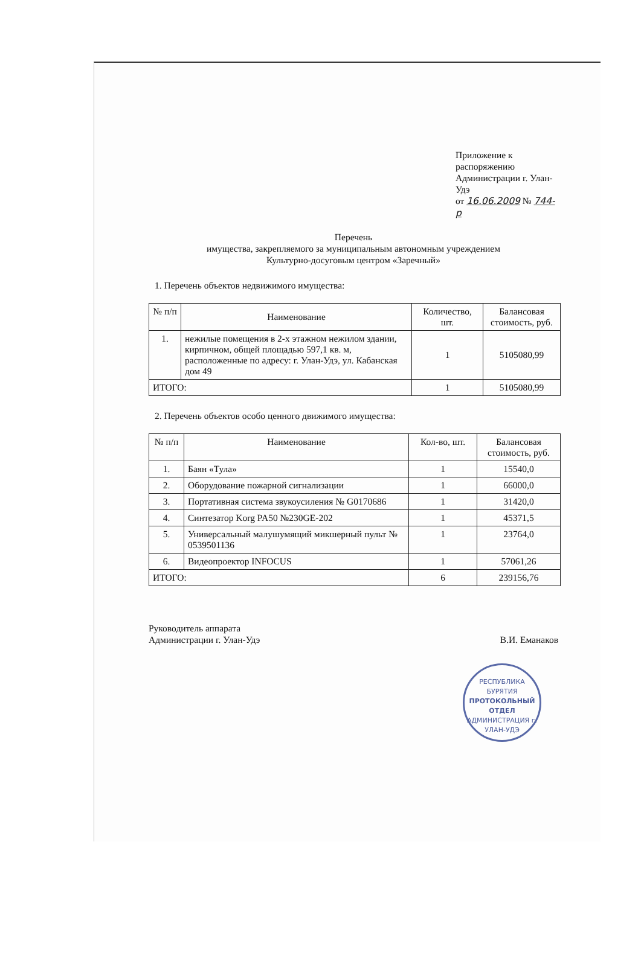Приложение к распоряжению
Администрации г. Улан-Удэ
от 16.06.2009 № 744-р
Перечень
имущества, закрепляемого за муниципальным автономным учреждением
Культурно-досуговым центром «Заречный»
1. Перечень объектов недвижимого имущества:
| № п/п | Наименование | Количество, шт. | Балансовая стоимость, руб. |
| --- | --- | --- | --- |
| 1. | нежилые помещения в 2-х этажном нежилом здании, кирпичном, общей площадью 597,1 кв. м, расположенные по адресу: г. Улан-Удэ, ул. Кабанская дом 49 | 1 | 5105080,99 |
| ИТОГО: | | 1 | 5105080,99 |
2. Перечень объектов особо ценного движимого имущества:
| № п/п | Наименование | Кол-во, шт. | Балансовая стоимость, руб. |
| --- | --- | --- | --- |
| 1. | Баян «Тула» | 1 | 15540,0 |
| 2. | Оборудование пожарной сигнализации | 1 | 66000,0 |
| 3. | Портативная система звукоусиления № G0170686 | 1 | 31420,0 |
| 4. | Синтезатор Korg PA50 №230GE-202 | 1 | 45371,5 |
| 5. | Универсальный малушумящий микшерный пульт № 0539501136 | 1 | 23764,0 |
| 6. | Видеопроектор INFOCUS | 1 | 57061,26 |
| ИТОГО: | | 6 | 239156,76 |
Руководитель аппарата
Администрации г. Улан-Удэ
В.И. Еманаков
РЕСПУБЛИКА БУРЯТИЯ
ПРОТОКОЛЬНЫЙ
ОТДЕЛ
АДМИНИСТРАЦИЯ г. УЛАН-УДЭ